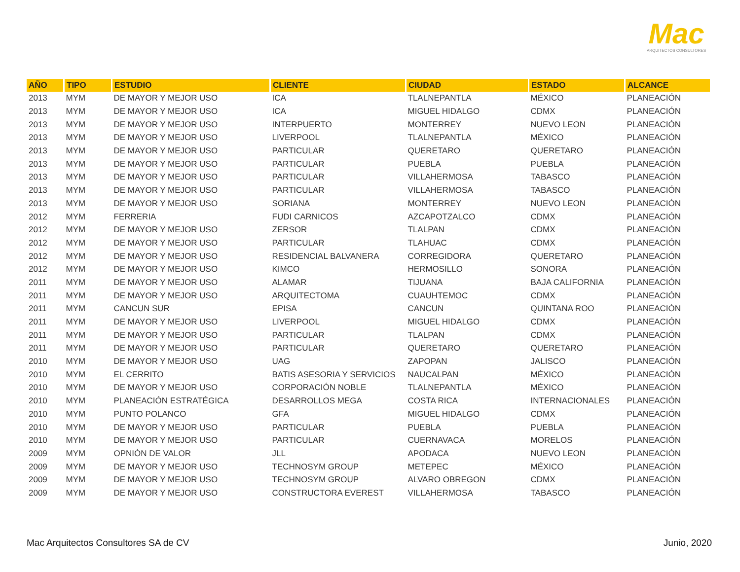Mac
ARQUITECTOS CONSULTORES
| AÑO | TIPO | ESTUDIO | CLIENTE | CIUDAD | ESTADO | ALCANCE |
| --- | --- | --- | --- | --- | --- | --- |
| 2013 | MYM | DE MAYOR Y MEJOR USO | ICA | TLALNEPANTLA | MÉXICO | PLANEACIÓN |
| 2013 | MYM | DE MAYOR Y MEJOR USO | ICA | MIGUEL HIDALGO | CDMX | PLANEACIÓN |
| 2013 | MYM | DE MAYOR Y MEJOR USO | INTERPUERTO | MONTERREY | NUEVO LEON | PLANEACIÓN |
| 2013 | MYM | DE MAYOR Y MEJOR USO | LIVERPOOL | TLALNEPANTLA | MÉXICO | PLANEACIÓN |
| 2013 | MYM | DE MAYOR Y MEJOR USO | PARTICULAR | QUERETARO | QUERETARO | PLANEACIÓN |
| 2013 | MYM | DE MAYOR Y MEJOR USO | PARTICULAR | PUEBLA | PUEBLA | PLANEACIÓN |
| 2013 | MYM | DE MAYOR Y MEJOR USO | PARTICULAR | VILLAHERMOSA | TABASCO | PLANEACIÓN |
| 2013 | MYM | DE MAYOR Y MEJOR USO | PARTICULAR | VILLAHERMOSA | TABASCO | PLANEACIÓN |
| 2013 | MYM | DE MAYOR Y MEJOR USO | SORIANA | MONTERREY | NUEVO LEON | PLANEACIÓN |
| 2012 | MYM | FERRERIA | FUDI CARNICOS | AZCAPOTZALCO | CDMX | PLANEACIÓN |
| 2012 | MYM | DE MAYOR Y MEJOR USO | ZERSOR | TLALPAN | CDMX | PLANEACIÓN |
| 2012 | MYM | DE MAYOR Y MEJOR USO | PARTICULAR | TLAHUAC | CDMX | PLANEACIÓN |
| 2012 | MYM | DE MAYOR Y MEJOR USO | RESIDENCIAL BALVANERA | CORREGIDORA | QUERETARO | PLANEACIÓN |
| 2012 | MYM | DE MAYOR Y MEJOR USO | KIMCO | HERMOSILLO | SONORA | PLANEACIÓN |
| 2011 | MYM | DE MAYOR Y MEJOR USO | ALAMAR | TIJUANA | BAJA CALIFORNIA | PLANEACIÓN |
| 2011 | MYM | DE MAYOR Y MEJOR USO | ARQUITECTOMA | CUAUHTEMOC | CDMX | PLANEACIÓN |
| 2011 | MYM | CANCUN SUR | EPISA | CANCUN | QUINTANA ROO | PLANEACIÓN |
| 2011 | MYM | DE MAYOR Y MEJOR USO | LIVERPOOL | MIGUEL HIDALGO | CDMX | PLANEACIÓN |
| 2011 | MYM | DE MAYOR Y MEJOR USO | PARTICULAR | TLALPAN | CDMX | PLANEACIÓN |
| 2011 | MYM | DE MAYOR Y MEJOR USO | PARTICULAR | QUERETARO | QUERETARO | PLANEACIÓN |
| 2010 | MYM | DE MAYOR Y MEJOR USO | UAG | ZAPOPAN | JALISCO | PLANEACIÓN |
| 2010 | MYM | EL CERRITO | BATIS ASESORIA Y SERVICIOS | NAUCALPAN | MÉXICO | PLANEACIÓN |
| 2010 | MYM | DE MAYOR Y MEJOR USO | CORPORACIÓN NOBLE | TLALNEPANTLA | MÉXICO | PLANEACIÓN |
| 2010 | MYM | PLANEACIÓN ESTRATÉGICA | DESARROLLOS MEGA | COSTA RICA | INTERNACIONALES | PLANEACIÓN |
| 2010 | MYM | PUNTO POLANCO | GFA | MIGUEL HIDALGO | CDMX | PLANEACIÓN |
| 2010 | MYM | DE MAYOR Y MEJOR USO | PARTICULAR | PUEBLA | PUEBLA | PLANEACIÓN |
| 2010 | MYM | DE MAYOR Y MEJOR USO | PARTICULAR | CUERNAVACA | MORELOS | PLANEACIÓN |
| 2009 | MYM | OPNIÓN DE VALOR | JLL | APODACA | NUEVO LEON | PLANEACIÓN |
| 2009 | MYM | DE MAYOR Y MEJOR USO | TECHNOSYM GROUP | METEPEC | MÉXICO | PLANEACIÓN |
| 2009 | MYM | DE MAYOR Y MEJOR USO | TECHNOSYM GROUP | ALVARO OBREGON | CDMX | PLANEACIÓN |
| 2009 | MYM | DE MAYOR Y MEJOR USO | CONSTRUCTORA EVEREST | VILLAHERMOSA | TABASCO | PLANEACIÓN |
Mac Arquitectos Consultores SA de CV
Junio, 2020